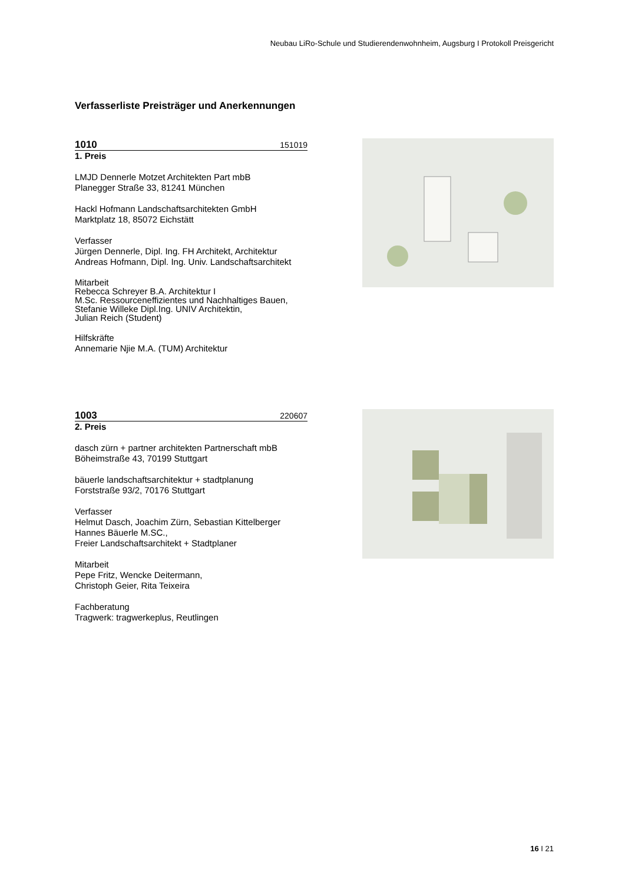Neubau LiRo-Schule und Studierendenwohnheim, Augsburg I Protokoll Preisgericht
Verfasserliste Preisträger und Anerkennungen
1010 151019
1. Preis
LMJD Dennerle Motzet Architekten Part mbB
Planegger Straße 33, 81241 München
Hackl Hofmann Landschaftsarchitekten GmbH
Marktplatz 18, 85072 Eichstätt
Verfasser
Jürgen Dennerle, Dipl. Ing. FH Architekt, Architektur
Andreas Hofmann, Dipl. Ing. Univ. Landschaftsarchitekt
Mitarbeit
Rebecca Schreyer B.A. Architektur I
M.Sc. Ressourceneffizientes und Nachhaltiges Bauen,
Stefanie Willeke Dipl.Ing. UNIV Architektin,
Julian Reich (Student)
Hilfskräfte
Annemarie Njie M.A. (TUM) Architektur
1003 220607
2. Preis
dasch zürn + partner architekten Partnerschaft mbB
Böheimstraße 43, 70199 Stuttgart
bäuerle landschaftsarchitektur + stadtplanung
Forststraße 93/2, 70176 Stuttgart
Verfasser
Helmut Dasch, Joachim Zürn, Sebastian Kittelberger
Hannes Bäuerle M.SC.,
Freier Landschaftsarchitekt + Stadtplaner
Mitarbeit
Pepe Fritz, Wencke Deitermann,
Christoph Geier, Rita Teixeira
Fachberatung
Tragwerk: tragwerkeplus, Reutlingen
16 I 21